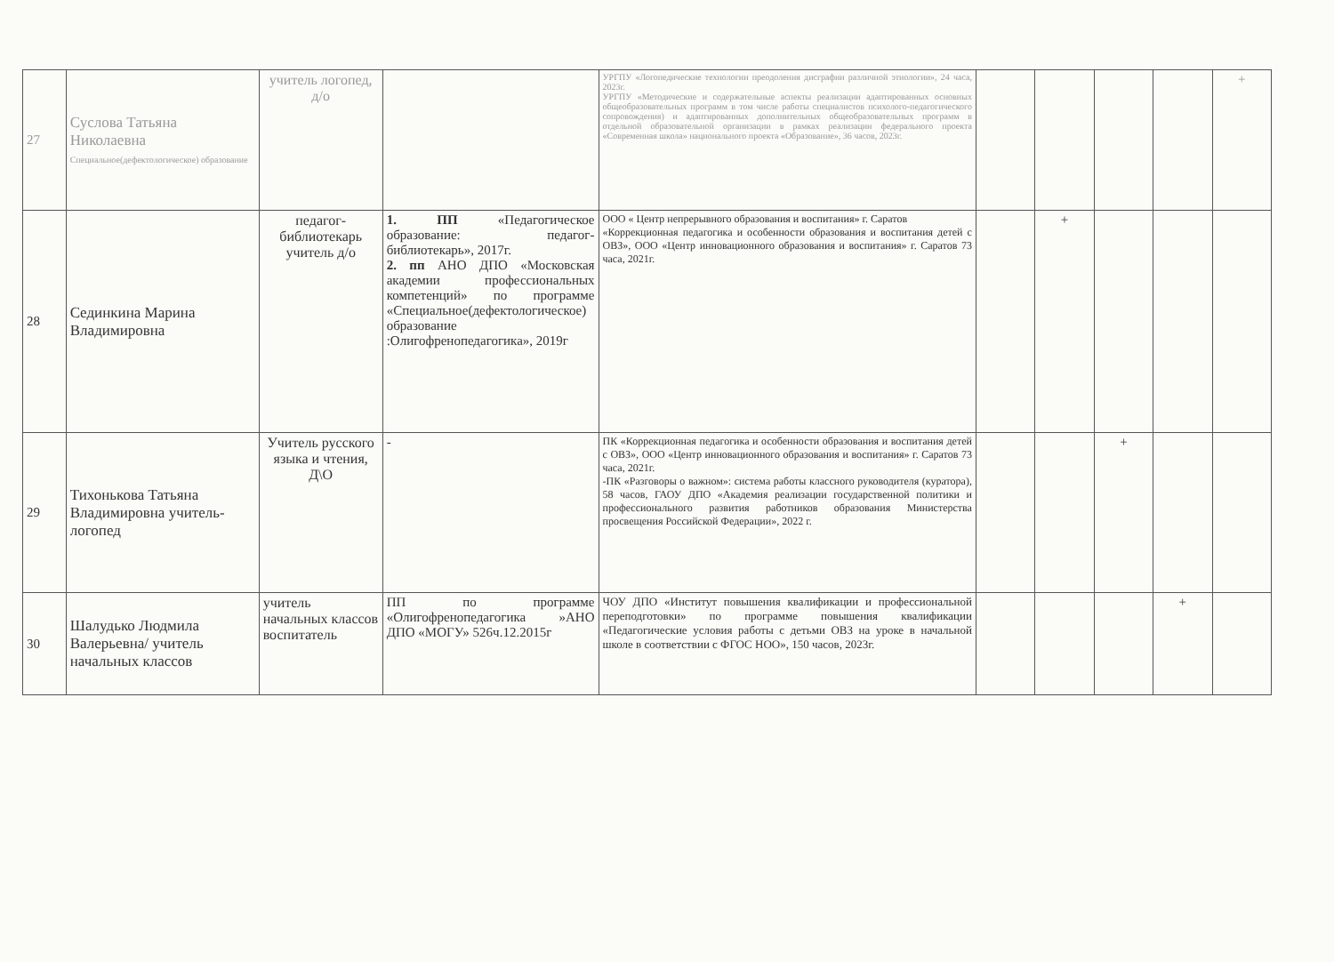| 27 | Суслова Татьяна Николаевна Специальное(дефектологическое) образование | учитель логопед, д/о | | УРГПУ «Логопедические технологии преодоления дисграфии различной этиологии», 24 часа, 2023г. УРГПУ «Методические и содержательные аспекты реализации адаптированных основных общеобразовательных программ в том числе работы специалистов психолого-педагогического сопровождения) и адаптированных дополнительных общеобразовательных программ в отдельной образовательной организации в рамках реализации федерального проекта «Современная школа» национального проекта «Образование», 36 часов, 2023г. | | | | | + |
| 28 | Cединкина Марина Владимировна | педагог-библиотекарь учитель д/о | 1. ПП «Педагогическое образование: педагог-библиотекарь», 2017г. 2. пп АНО ДПО «Московская академии профессиональных компетенций» по программе «Специальное(дефектологическое) образование :Олигофренопедагогика», 2019г | ООО « Центр непрерывного образования и воспитания» г. Саратов «Коррекционная педагогика и особенности образования и воспитания детей с ОВЗ», ООО «Центр инновационного образования и воспитания» г. Саратов 73 часа, 2021г. | | + | | | |
| 29 | Тихонькова Татьяна Владимировна учитель-логопед | Учитель русского языка и чтения, Д\О | - | ПК «Коррекционная педагогика и особенности образования и воспитания детей с ОВЗ», ООО «Центр инновационного образования и воспитания» г. Саратов 73 часа, 2021г. -ПК «Разговоры о важном»: система работы классного руководителя (куратора), 58 часов, ГАОУ ДПО «Академия реализации государственной политики и профессионального развития работников образования Министерства просвещения Российской Федерации», 2022 г. | | | + | | |
| 30 | Шалудько Людмила Валерьевна/ учитель начальных классов | учитель начальных классов воспитатель | ПП по программе «Олигофренопедагогика »АНО ДПО «МОГУ» 526ч.12.2015г | ЧОУ ДПО «Институт повышения квалификации и профессиональной переподготовки» по программе повышения квалификации «Педагогические условия работы с детьми ОВЗ на уроке в начальной школе в соответствии с ФГОС НОО», 150 часов, 2023г. | | | | + | |